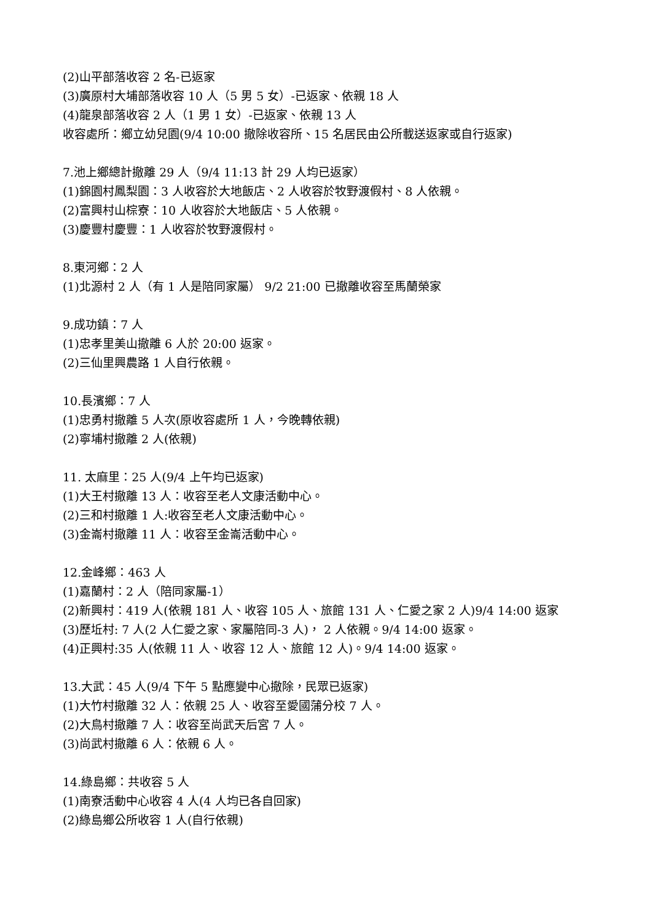(2)山平部落收容 2 名-已返家
(3)廣原村大埔部落收容 10 人（5 男 5 女）-已返家、依親 18 人
(4)龍泉部落收容 2 人（1 男 1 女）-已返家、依親 13 人
收容處所：鄉立幼兒園(9/4 10:00 撤除收容所、15 名居民由公所載送返家或自行返家)
7.池上鄉總計撤離 29 人（9/4 11:13 計 29 人均已返家）
(1)錦園村鳳梨園：3 人收容於大地飯店、2 人收容於牧野渡假村、8 人依親。
(2)富興村山棕寮：10 人收容於大地飯店、5 人依親。
(3)慶豐村慶豐：1 人收容於牧野渡假村。
8.東河鄉：2 人
(1)北源村 2 人（有 1 人是陪同家屬） 9/2 21:00 已撤離收容至馬蘭榮家
9.成功鎮：7 人
(1)忠孝里美山撤離 6 人於 20:00 返家。
(2)三仙里興農路 1 人自行依親。
10.長濱鄉：7 人
(1)忠勇村撤離 5 人次(原收容處所 1 人，今晚轉依親)
(2)寧埔村撤離 2 人(依親)
11. 太麻里：25 人(9/4 上午均已返家)
(1)大王村撤離 13 人：收容至老人文康活動中心。
(2)三和村撤離 1 人:收容至老人文康活動中心。
(3)金崙村撤離 11 人：收容至金崙活動中心。
12.金峰鄉：463 人
(1)嘉蘭村：2 人（陪同家屬-1）
(2)新興村：419 人(依親 181 人、收容 105 人、旅館 131 人、仁愛之家 2 人)9/4 14:00 返家
(3)歷坵村: 7 人(2 人仁愛之家、家屬陪同-3 人)， 2 人依親。9/4 14:00 返家。
(4)正興村:35 人(依親 11 人、收容 12 人、旅館 12 人)。9/4 14:00 返家。
13.大武：45 人(9/4 下午 5 點應變中心撤除，民眾已返家)
(1)大竹村撤離 32 人：依親 25 人、收容至愛國蒲分校 7 人。
(2)大鳥村撤離 7 人：收容至尚武天后宮 7 人。
(3)尚武村撤離 6 人：依親 6 人。
14.綠島鄉：共收容 5 人
(1)南寮活動中心收容 4 人(4 人均已各自回家)
(2)綠島鄉公所收容 1 人(自行依親)